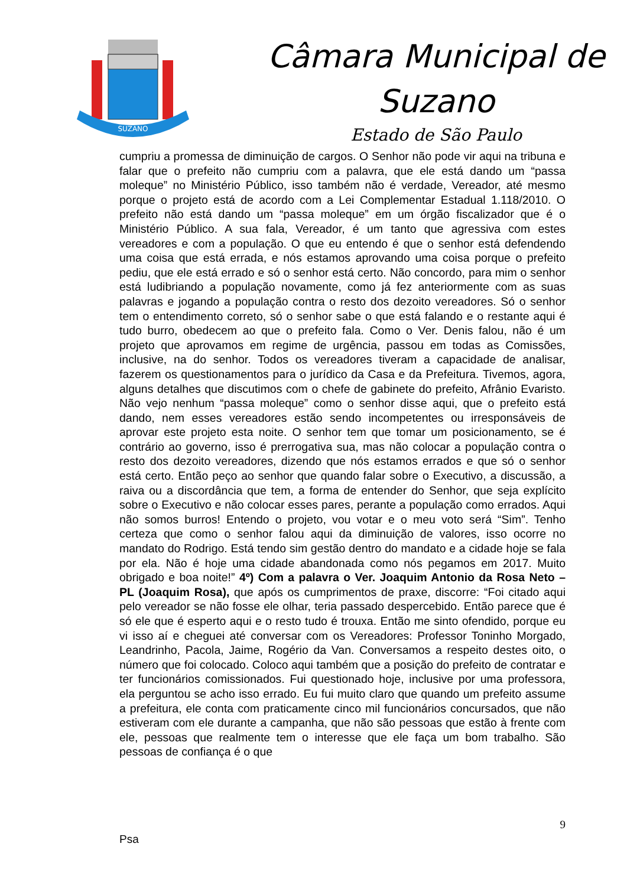SUZANO
Câmara Municipal de
Suzano
Estado de São Paulo
cumpriu a promessa de diminuição de cargos. O Senhor não pode vir aqui na tribuna e falar que o prefeito não cumpriu com a palavra, que ele está dando um “passa moleque” no Ministério Público, isso também não é verdade, Vereador, até mesmo porque o projeto está de acordo com a Lei Complementar Estadual 1.118/2010. O prefeito não está dando um “passa moleque” em um órgão fiscalizador que é o Ministério Público. A sua fala, Vereador, é um tanto que agressiva com estes vereadores e com a população. O que eu entendo é que o senhor está defendendo uma coisa que está errada, e nós estamos aprovando uma coisa porque o prefeito pediu, que ele está errado e só o senhor está certo. Não concordo, para mim o senhor está ludibriando a população novamente, como já fez anteriormente com as suas palavras e jogando a população contra o resto dos dezoito vereadores. Só o senhor tem o entendimento correto, só o senhor sabe o que está falando e o restante aqui é tudo burro, obedecem ao que o prefeito fala. Como o Ver. Denis falou, não é um projeto que aprovamos em regime de urgência, passou em todas as Comissões, inclusive, na do senhor. Todos os vereadores tiveram a capacidade de analisar, fazerem os questionamentos para o jurídico da Casa e da Prefeitura. Tivemos, agora, alguns detalhes que discutimos com o chefe de gabinete do prefeito, Afrânio Evaristo. Não vejo nenhum “passa moleque” como o senhor disse aqui, que o prefeito está dando, nem esses vereadores estão sendo incompetentes ou irresponsáveis de aprovar este projeto esta noite. O senhor tem que tomar um posicionamento, se é contrário ao governo, isso é prerrogativa sua, mas não colocar a população contra o resto dos dezoito vereadores, dizendo que nós estamos errados e que só o senhor está certo. Então peço ao senhor que quando falar sobre o Executivo, a discussão, a raiva ou a discordância que tem, a forma de entender do Senhor, que seja explícito sobre o Executivo e não colocar esses pares, perante a população como errados. Aqui não somos burros! Entendo o projeto, vou votar e o meu voto será “Sim”. Tenho certeza que como o senhor falou aqui da diminuição de valores, isso ocorre no mandato do Rodrigo. Está tendo sim gestão dentro do mandato e a cidade hoje se fala por ela. Não é hoje uma cidade abandonada como nós pegamos em 2017. Muito obrigado e boa noite!” 4º) Com a palavra o Ver. Joaquim Antonio da Rosa Neto – PL (Joaquim Rosa), que após os cumprimentos de praxe, discorre: “Foi citado aqui pelo vereador se não fosse ele olhar, teria passado despercebido. Então parece que é só ele que é esperto aqui e o resto tudo é trouxa. Então me sinto ofendido, porque eu vi isso aí e cheguei até conversar com os Vereadores: Professor Toninho Morgado, Leandrinho, Pacola, Jaime, Rogério da Van. Conversamos a respeito destes oito, o número que foi colocado. Coloco aqui também que a posição do prefeito de contratar e ter funcionários comissionados. Fui questionado hoje, inclusive por uma professora, ela perguntou se acho isso errado. Eu fui muito claro que quando um prefeito assume a prefeitura, ele conta com praticamente cinco mil funcionários concursados, que não estiveram com ele durante a campanha, que não são pessoas que estão à frente com ele, pessoas que realmente tem o interesse que ele faça um bom trabalho. São pessoas de confiança é o que
9
Psa